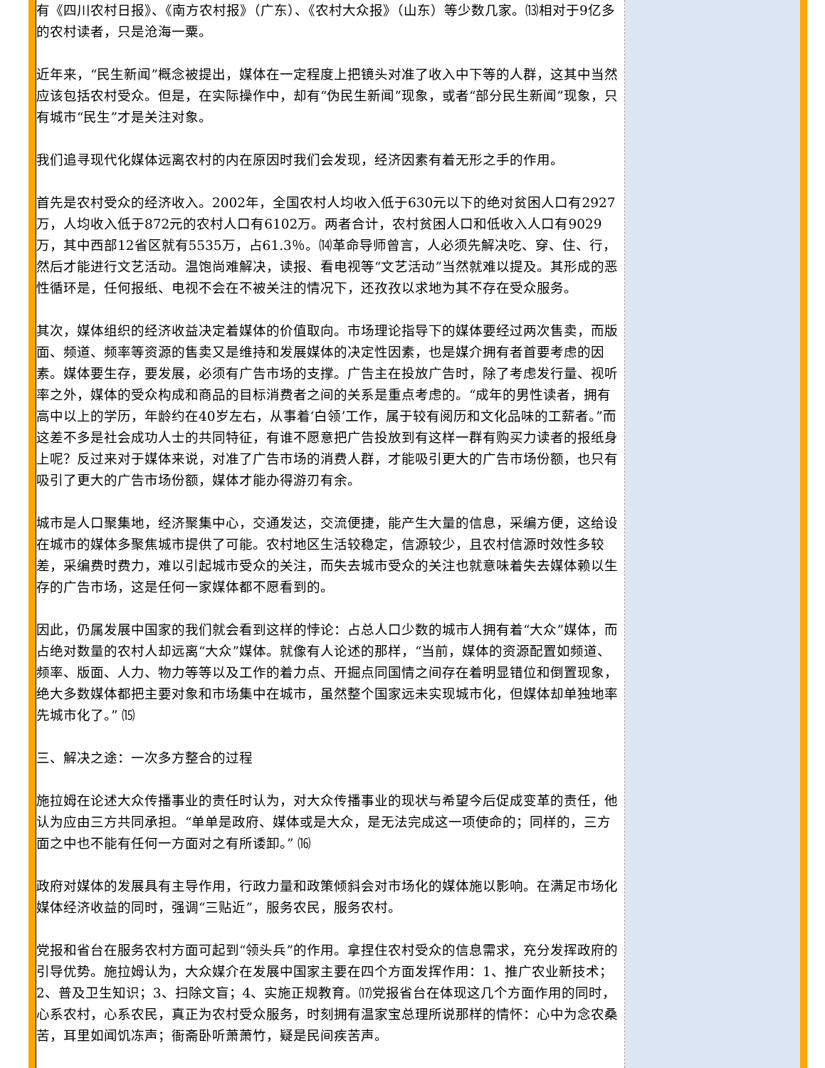有《四川农村日报》、《南方农村报》（广东）、《农村大众报》（山东）等少数几家。⒀相对于9亿多的农村读者，只是沧海一粟。
近年来，“民生新闻”概念被提出，媒体在一定程度上把镜头对准了收入中下等的人群，这其中当然应该包括农村受众。但是，在实际操作中，却有“伪民生新闻”现象，或者“部分民生新闻”现象，只有城市“民生”才是关注对象。
我们追寻现代化媒体远离农村的内在原因时我们会发现，经济因素有着无形之手的作用。
首先是农村受众的经济收入。2002年，全国农村人均收入低于630元以下的绝对贫困人口有2927万，人均收入低于872元的农村人口有6102万。两者合计，农村贫困人口和低收入人口有9029万，其中西部12省区就有5535万，占61.3％。⒁革命导师曾言，人必须先解决吃、穿、住、行，然后才能进行文艺活动。温饱尚难解决，读报、看电视等“文艺活动”当然就难以提及。其形成的恶性循环是，任何报纸、电视不会在不被关注的情况下，还孜孜以求地为其不存在受众服务。
其次，媒体组织的经济收益决定着媒体的价值取向。市场理论指导下的媒体要经过两次售卖，而版面、频道、频率等资源的售卖又是维持和发展媒体的决定性因素，也是媒介拥有者首要考虑的因素。媒体要生存，要发展，必须有广告市场的支撑。广告主在投放广告时，除了考虑发行量、视听率之外，媒体的受众构成和商品的目标消费者之间的关系是重点考虑的。“成年的男性读者，拥有高中以上的学历，年龄约在40岁左右，从事着‘白领’工作，属于较有阅历和文化品味的工薪者。”而这差不多是社会成功人士的共同特征，有谁不愿意把广告投放到有这样一群有购买力读者的报纸身上呢？反过来对于媒体来说，对准了广告市场的消费人群，才能吸引更大的广告市场份额，也只有吸引了更大的广告市场份额，媒体才能办得游刃有余。
城市是人口聚集地，经济聚集中心，交通发达，交流便捷，能产生大量的信息，采编方便，这给设在城市的媒体多聚焦城市提供了可能。农村地区生活较稳定，信源较少，且农村信源时效性多较差，采编费时费力，难以引起城市受众的关注，而失去城市受众的关注也就意味着失去媒体赖以生存的广告市场，这是任何一家媒体都不愿看到的。
因此，仍属发展中国家的我们就会看到这样的悖论：占总人口少数的城市人拥有着“大众”媒体，而占绝对数量的农村人却远离“大众”媒体。就像有人论述的那样，“当前，媒体的资源配置如频道、频率、版面、人力、物力等等以及工作的着力点、开掘点同国情之间存在着明显错位和倒置现象，绝大多数媒体都把主要对象和市场集中在城市，虽然整个国家远未实现城市化，但媒体却单独地率先城市化了。” ⒂
三、解决之途：一次多方整合的过程
施拉姆在论述大众传播事业的责任时认为，对大众传播事业的现状与希望今后促成变革的责任，他认为应由三方共同承担。“单单是政府、媒体或是大众，是无法完成这一项使命的；同样的，三方面之中也不能有任何一方面对之有所诿卸。” ⒃
政府对媒体的发展具有主导作用，行政力量和政策倾斜会对市场化的媒体施以影响。在满足市场化媒体经济收益的同时，强调“三贴近”，服务农民，服务农村。
党报和省台在服务农村方面可起到“领头兵”的作用。拿捏住农村受众的信息需求，充分发挥政府的引导优势。施拉姆认为，大众媒介在发展中国家主要在四个方面发挥作用：1、推广农业新技术；2、普及卫生知识；3、扫除文盲；4、实施正规教育。⒄党报省台在体现这几个方面作用的同时，心系农村，心系农民，真正为农村受众服务，时刻拥有温家宝总理所说那样的情怀：心中为念农桑苦，耳里如闻饥冻声；衙斋卧听萧萧竹，疑是民间疾苦声。